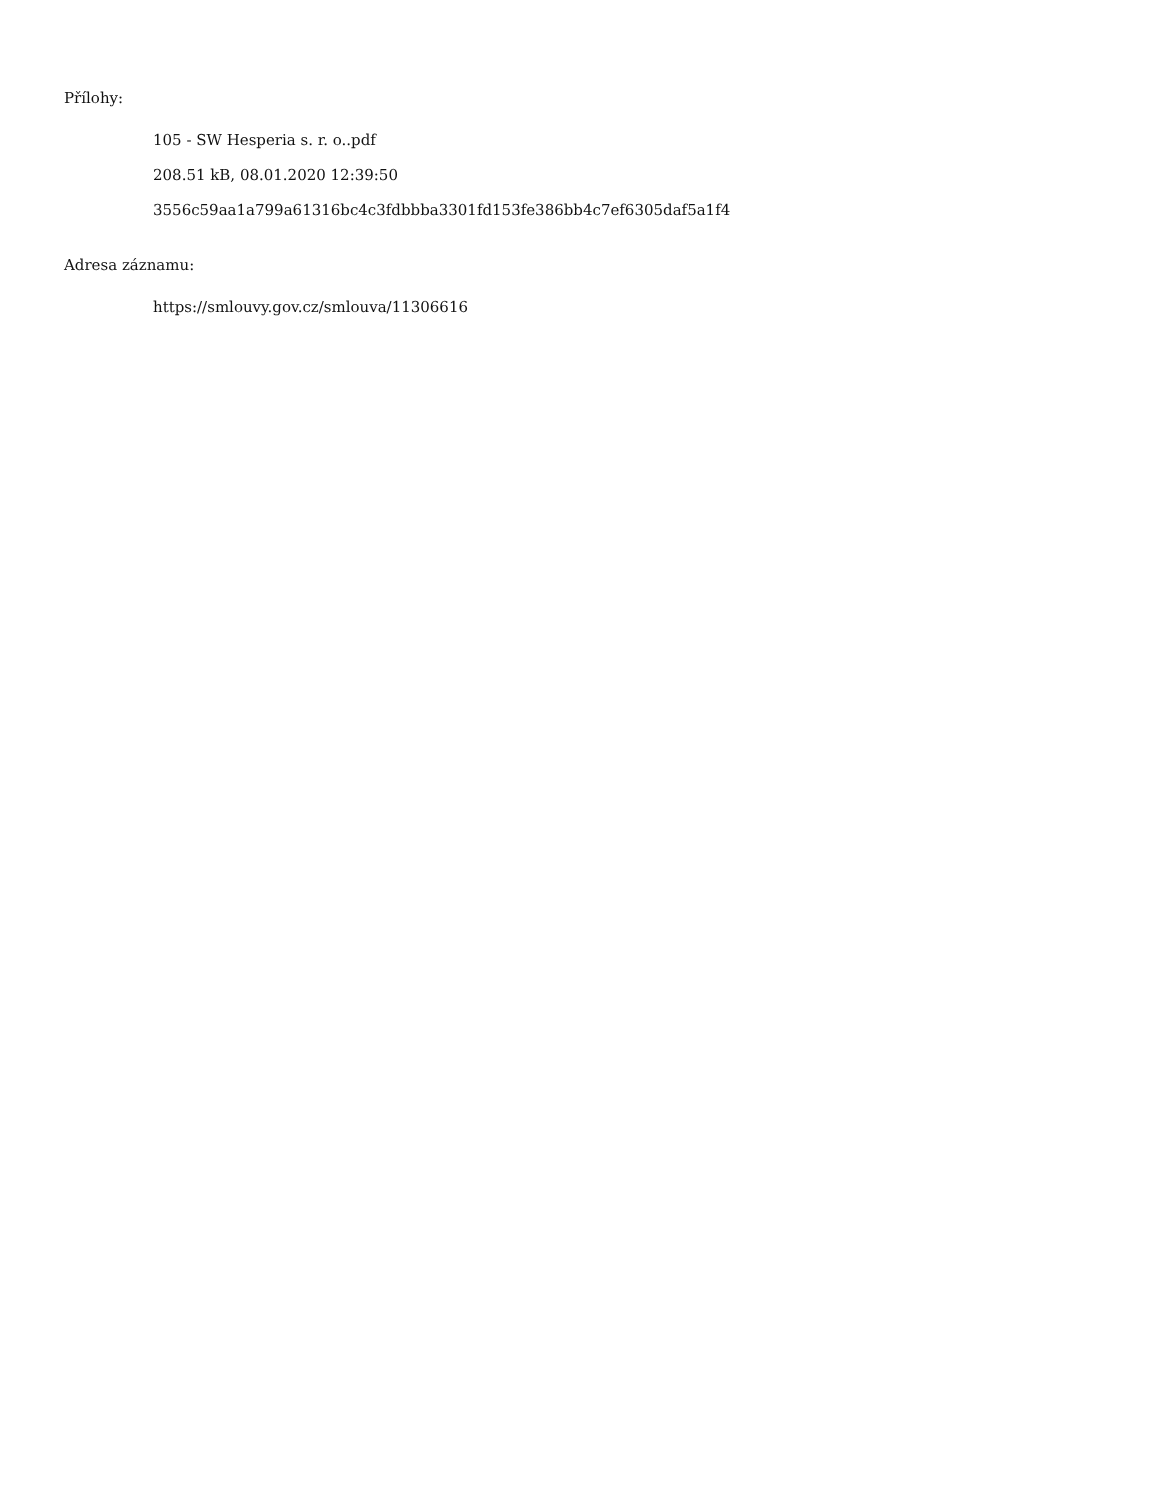Přílohy:
105 - SW Hesperia s. r. o..pdf
208.51 kB, 08.01.2020 12:39:50
3556c59aa1a799a61316bc4c3fdbbba3301fd153fe386bb4c7ef6305daf5a1f4
Adresa záznamu:
https://smlouvy.gov.cz/smlouva/11306616